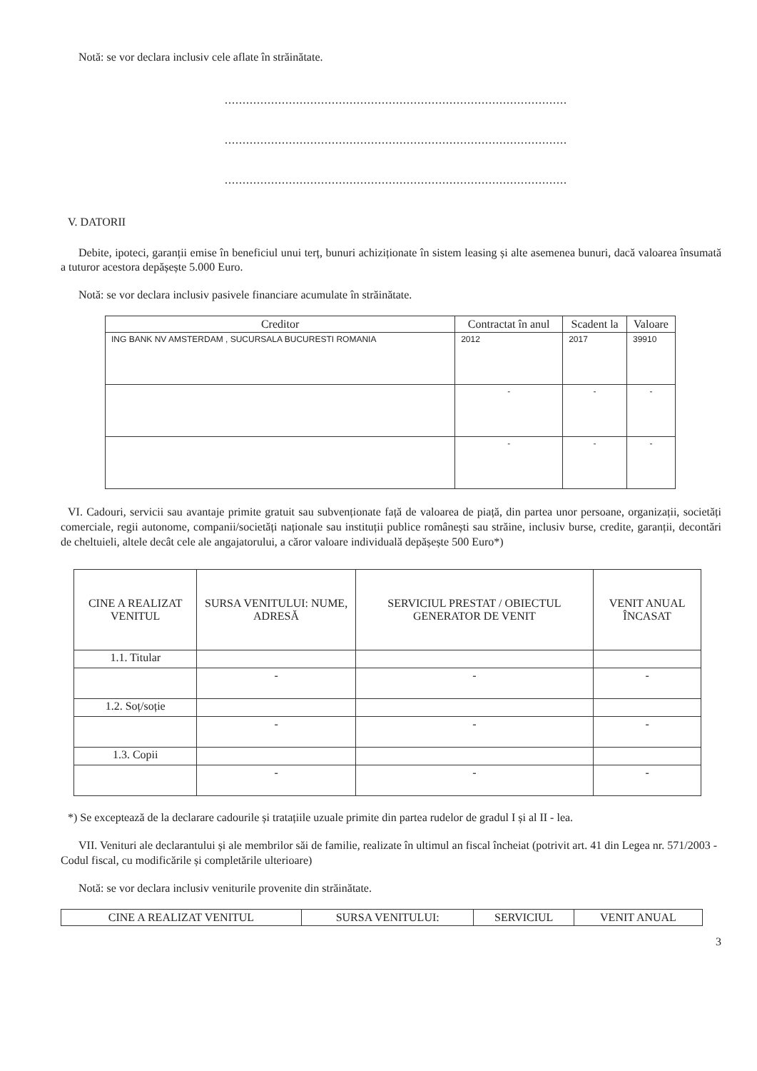Notă: se vor declara inclusiv cele aflate în străinătate.
................................................................................................
................................................................................................
................................................................................................
V. DATORII
Debite, ipoteci, garanții emise în beneficiul unui terț, bunuri achiziționate în sistem leasing și alte asemenea bunuri, dacă valoarea însumată a tuturor acestora depășește 5.000 Euro.
Notă: se vor declara inclusiv pasivele financiare acumulate în străinătate.
| Creditor | Contractat în anul | Scadent la | Valoare |
| --- | --- | --- | --- |
| ING BANK NV AMSTERDAM , SUCURSALA BUCURESTI ROMANIA | 2012 | 2017 | 39910 |
| | - | - | - |
| | - | - | - |
VI. Cadouri, servicii sau avantaje primite gratuit sau subvenționate față de valoarea de piață, din partea unor persoane, organizații, societăți comerciale, regii autonome, companii/societăți naționale sau instituții publice românești sau străine, inclusiv burse, credite, garanții, decontări de cheltuieli, altele decât cele ale angajatorului, a căror valoare individuală depășește 500 Euro*)
| CINE A REALIZAT VENITUL | SURSA VENITULUI: NUME, ADRESĂ | SERVICIUL PRESTAT / OBIECTUL GENERATOR DE VENIT | VENIT ANUAL ÎNCASAT |
| --- | --- | --- | --- |
| 1.1. Titular | | | |
| | - | - | - |
| 1.2. Soț/soție | | | |
| | - | - | - |
| 1.3. Copii | | | |
| | - | - | - |
*) Se exceptează de la declarare cadourile și tratațiile uzuale primite din partea rudelor de gradul I și al II - lea.
VII. Venituri ale declarantului și ale membrilor săi de familie, realizate în ultimul an fiscal încheiat (potrivit art. 41 din Legea nr. 571/2003 - Codul fiscal, cu modificările și completările ulterioare)
Notă: se vor declara inclusiv veniturile provenite din străinătate.
| CINE A REALIZAT VENITUL | SURSA VENITULUI: | SERVICIUL | VENIT ANUAL |
| --- | --- | --- | --- |
3